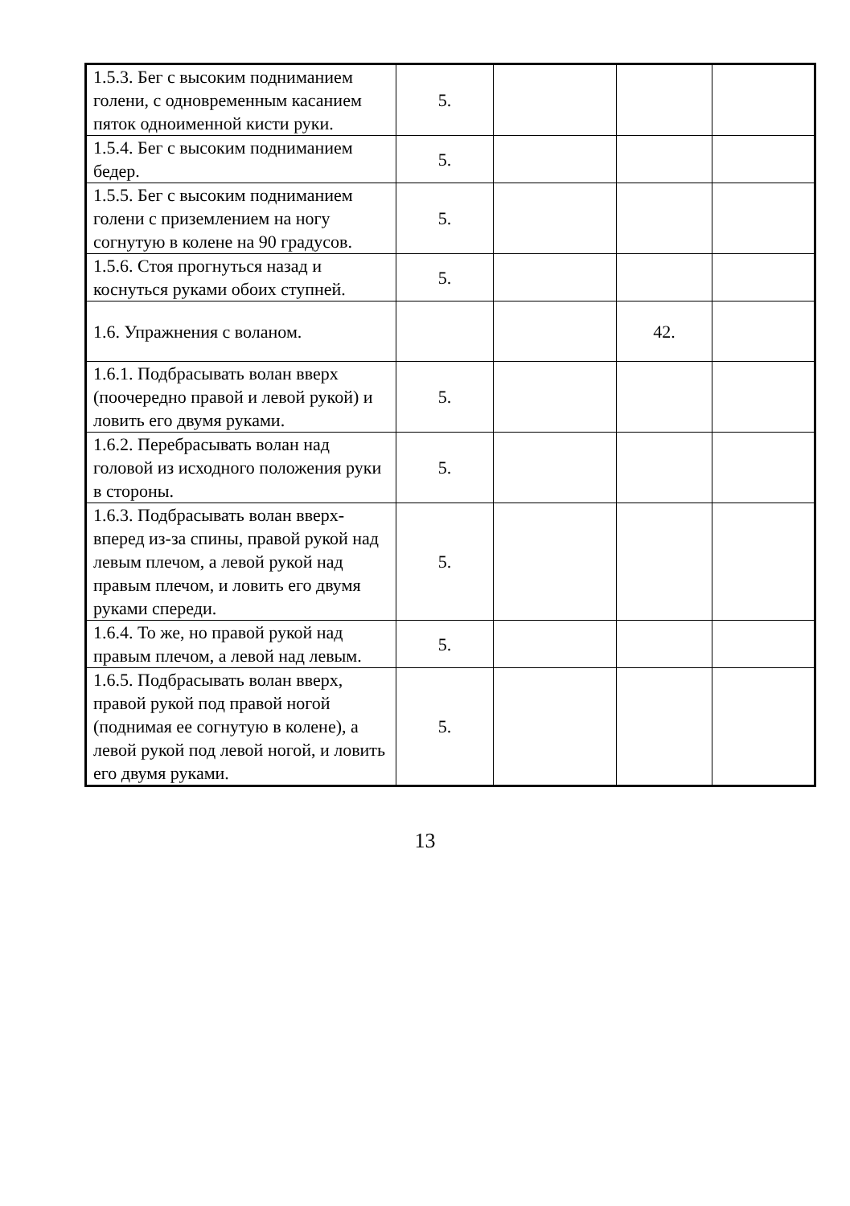| 1.5.3. Бег с высоким поднимaнием голени, с одновременным касанием пяток одноименной кисти руки. | 5. | | | |
| 1.5.4. Бег с высоким подниманием бедер. | 5. | | | |
| 1.5.5. Бег с высоким подниманием голени с приземлением на ногу согнутую в колене на 90 градусов. | 5. | | | |
| 1.5.6. Стоя прогнуться назад и коснуться руками обоих ступней. | 5. | | | |
| 1.6. Упражнения с воланом. | | | 42. | |
| 1.6.1. Подбрасывать волан вверх (поочередно правой и левой рукой) и ловить его двумя руками. | 5. | | | |
| 1.6.2. Перебрасывать волан над головой из исходного положения руки в стороны. | 5. | | | |
| 1.6.3. Подбрасывать волан вверх-вперед из-за спины, правой рукой над левым плечом, а левой рукой над правым плечом, и ловить его двумя руками спереди. | 5. | | | |
| 1.6.4. То же, но правой рукой над правым плечом, а левой над левым. | 5. | | | |
| 1.6.5. Подбрасывать волан вверх, правой рукой под правой ногой (поднимая ее согнутую в колене), а левой рукой под левой ногой, и ловить его двумя руками. | 5. | | | |
13